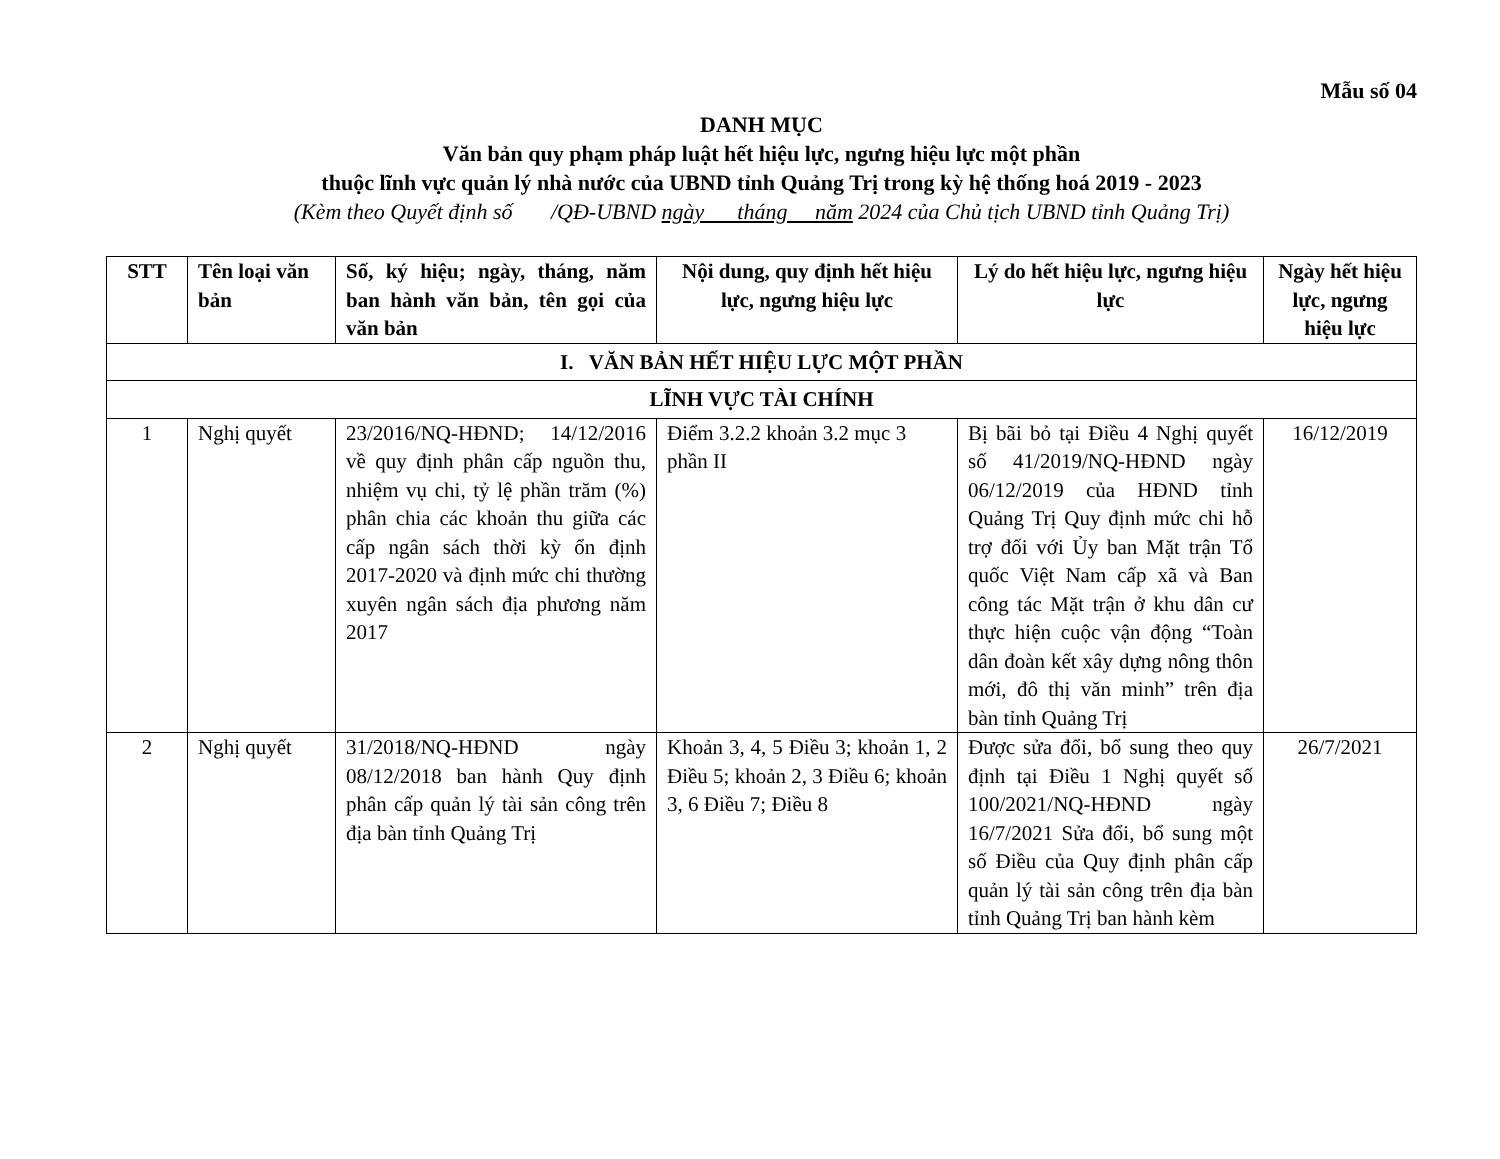Mẫu số 04
DANH MỤC
Văn bản quy phạm pháp luật hết hiệu lực, ngưng hiệu lực một phần
thuộc lĩnh vực quản lý nhà nước của UBND tỉnh Quảng Trị trong kỳ hệ thống hoá 2019 - 2023
(Kèm theo Quyết định số /QĐ-UBND ngày tháng năm 2024 của Chủ tịch UBND tỉnh Quảng Trị)
| STT | Tên loại văn bản | Số, ký hiệu; ngày, tháng, năm ban hành văn bản, tên gọi của văn bản | Nội dung, quy định hết hiệu lực, ngưng hiệu lực | Lý do hết hiệu lực, ngưng hiệu lực | Ngày hết hiệu lực, ngưng hiệu lực |
| --- | --- | --- | --- | --- | --- |
| I. VĂN BẢN HẾT HIỆU LỰC MỘT PHẦN | | | | | |
| LĨNH VỰC TÀI CHÍNH | | | | | |
| 1 | Nghị quyết | 23/2016/NQ-HĐND; 14/12/2016 về quy định phân cấp nguồn thu, nhiệm vụ chi, tỷ lệ phần trăm (%) phân chia các khoản thu giữa các cấp ngân sách thời kỳ ổn định 2017-2020 và định mức chi thường xuyên ngân sách địa phương năm 2017 | Điểm 3.2.2 khoản 3.2 mục 3 phần II | Bị bãi bỏ tại Điều 4 Nghị quyết số 41/2019/NQ-HĐND ngày 06/12/2019 của HĐND tỉnh Quảng Trị Quy định mức chi hỗ trợ đối với Ủy ban Mặt trận Tổ quốc Việt Nam cấp xã và Ban công tác Mặt trận ở khu dân cư thực hiện cuộc vận động “Toàn dân đoàn kết xây dựng nông thôn mới, đô thị văn minh” trên địa bàn tỉnh Quảng Trị | 16/12/2019 |
| 2 | Nghị quyết | 31/2018/NQ-HĐND ngày 08/12/2018 ban hành Quy định phân cấp quản lý tài sản công trên địa bàn tỉnh Quảng Trị | Khoản 3, 4, 5 Điều 3; khoản 1, 2 Điều 5; khoản 2, 3 Điều 6; khoản 3, 6 Điều 7; Điều 8 | Được sửa đổi, bổ sung theo quy định tại Điều 1 Nghị quyết số 100/2021/NQ-HĐND ngày 16/7/2021 Sửa đổi, bổ sung một số Điều của Quy định phân cấp quản lý tài sản công trên địa bàn tỉnh Quảng Trị ban hành kèm | 26/7/2021 |